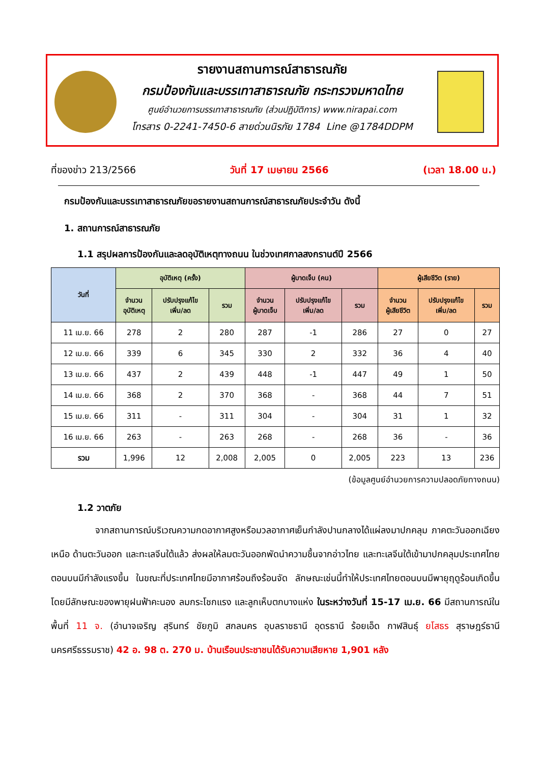รายงานสถานการณ์สาธารณภัย
กรมป้องกันและบรรเทาสาธารณภัย กระทรวงมหาดไทย
ศูนย์อำนวยการบรรเทาสาธารณภัย (ส่วนปฏิบัติการ) www.nirapai.com
โทรสาร 0-2241-7450-6 สายด่วนนิรภัย 1784 Line @1784DDPM
ที่ของข่าว 213/2566 วันที่ 17 เมษายน 2566 (เวลา 18.00 น.)
กรมป้องกันและบรรเทาสาธารณภัยขอรายงานสถานการณ์สาธารณภัยประจำวัน ดังนี้
1. สถานการณ์สาธารณภัย
1.1 สรุปผลการป้องกันและลดอุบัติเหตุทางถนน ในช่วงเทศกาลสงกรานต์ปี 2566
| วันที่ | อุบัติเหตุ (ครั้ง) | | | ผู้บาดเจ็บ (คน) | | | ผู้เสียชีวิต (ราย) | | |
| --- | --- | --- | --- | --- | --- | --- | --- | --- | --- |
| | จำนวน อุบัติเหตุ | ปรับปรุงแก้ไข เพิ่ม/ลด | รวม | จำนวน ผู้บาดเจ็บ | ปรับปรุงแก้ไข เพิ่ม/ลด | รวม | จำนวน ผู้เสียชีวิต | ปรับปรุงแก้ไข เพิ่ม/ลด | รวม |
| 11 เม.ย. 66 | 278 | 2 | 280 | 287 | -1 | 286 | 27 | 0 | 27 |
| 12 เม.ย. 66 | 339 | 6 | 345 | 330 | 2 | 332 | 36 | 4 | 40 |
| 13 เม.ย. 66 | 437 | 2 | 439 | 448 | -1 | 447 | 49 | 1 | 50 |
| 14 เม.ย. 66 | 368 | 2 | 370 | 368 | - | 368 | 44 | 7 | 51 |
| 15 เม.ย. 66 | 311 | - | 311 | 304 | - | 304 | 31 | 1 | 32 |
| 16 เม.ย. 66 | 263 | - | 263 | 268 | - | 268 | 36 | - | 36 |
| รวม | 1,996 | 12 | 2,008 | 2,005 | 0 | 2,005 | 223 | 13 | 236 |
(ข้อมูลศูนย์อำนวยการความปลอดภัยทางถนน)
1.2 วาตภัย
จากสถานการณ์บริเวณความกดอากาศสูงหรือมวลอากาศเย็นกำลังปานกลางได้แผ่ลงมาปกคลุม ภาคตะวันออกเฉียงเหนือ ด้านตะวันออก และทะเลจีนใต้แล้ว ส่งผลให้ลมตะวันออกพัดนำความชื้นจากอ่าวไทย และทะเลจีนใต้เข้ามาปกคลุมประเทศไทยตอนบนมีกำลังแรงขึ้น ในขณะที่ประเทศไทยมีอากาศร้อนถึงร้อนจัด ลักษณะเช่นนี้ทำให้ประเทศไทยตอนบนมีพายุฤดูร้อนเกิดขึ้น โดยมีลักษณะของพายุฝนฟ้าคะนอง ลมกระโชกแรง และลูกเห็บตกบางแห่ง ในระหว่างวันที่ 15-17 เม.ย. 66 มีสถานการณ์ในพื้นที่ 11 จ. (อำนาจเจริญ สุรินทร์ ชัยภูมิ สกลนคร อุบลราชธานี อุดรธานี ร้อยเอ็ด กาฬสินธุ์ ยโสธร สุราษฎร์ธานี นครศรีธรรมราช) 42 อ. 98 ต. 270 ม. บ้านเรือนประชาชนได้รับความเสียหาย 1,901 หลัง